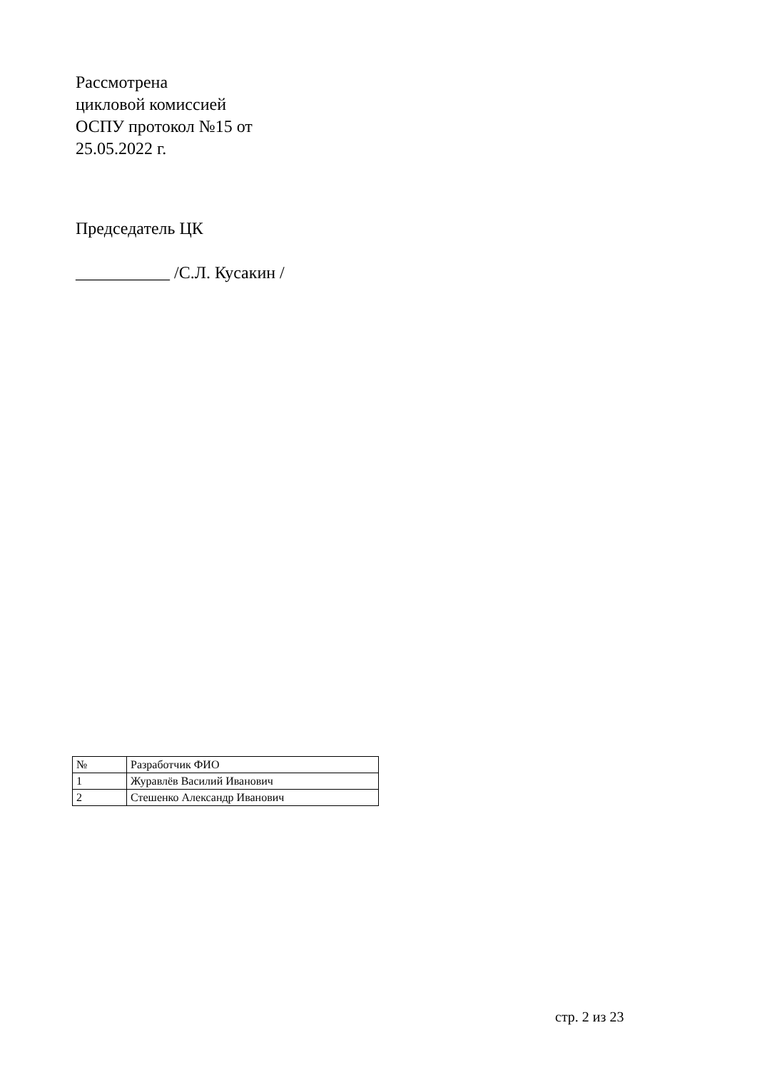Рассмотрена
цикловой комиссией
ОСПУ протокол №15 от
25.05.2022 г.
Председатель ЦК
___________ /С.Л. Кусакин /
| № | Разработчик ФИО |
| 1 | Журавлёв Василий Иванович |
| 2 | Стешенко Александр Иванович |
стр. 2 из 23